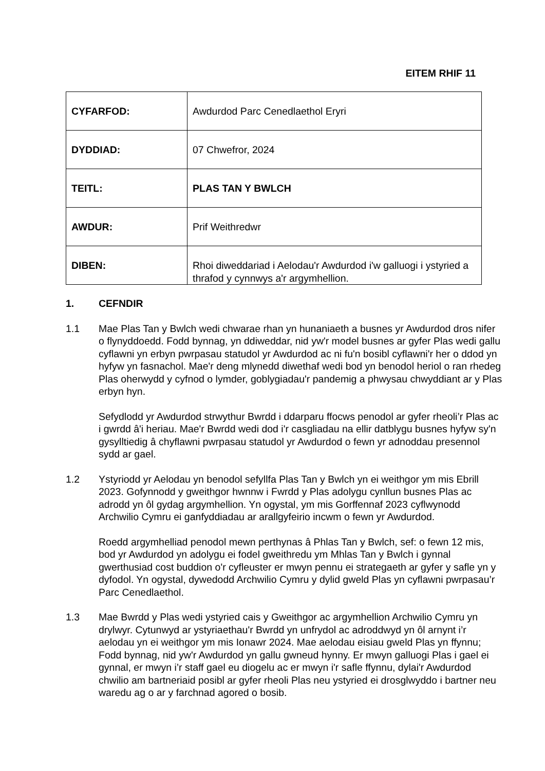EITEM RHIF 11
| CYFARFOD: | Awdurdod Parc Cenedlaethol Eryri |
| DYDDIAD: | 07 Chwefror, 2024 |
| TEITL: | PLAS TAN Y BWLCH |
| AWDUR: | Prif Weithredwr |
| DIBEN: | Rhoi diweddariad i Aelodau'r Awdurdod i'w galluogi i ystyried a thrafod y cynnwys a'r argymhellion. |
1. CEFNDIR
1.1 Mae Plas Tan y Bwlch wedi chwarae rhan yn hunaniaeth a busnes yr Awdurdod dros nifer o flynyddoedd. Fodd bynnag, yn ddiweddar, nid yw'r model busnes ar gyfer Plas wedi gallu cyflawni yn erbyn pwrpasau statudol yr Awdurdod ac ni fu'n bosibl cyflawni'r her o ddod yn hyfyw yn fasnachol. Mae'r deng mlynedd diwethaf wedi bod yn benodol heriol o ran rhedeg Plas oherwydd y cyfnod o lymder, goblygiadau'r pandemig a phwysau chwyddiant ar y Plas erbyn hyn.
Sefydlodd yr Awdurdod strwythur Bwrdd i ddarparu ffocws penodol ar gyfer rheoli’r Plas ac i gwrdd â'i heriau. Mae'r Bwrdd wedi dod i'r casgliadau na ellir datblygu busnes hyfyw sy'n gysylltiedig â chyflawni pwrpasau statudol yr Awdurdod o fewn yr adnoddau presennol sydd ar gael.
1.2 Ystyriodd yr Aelodau yn benodol sefyllfa Plas Tan y Bwlch yn ei weithgor ym mis Ebrill 2023. Gofynnodd y gweithgor hwnnw i Fwrdd y Plas adolygu cynllun busnes Plas ac adrodd yn ôl gydag argymhellion. Yn ogystal, ym mis Gorffennaf 2023 cyflwynodd Archwilio Cymru ei ganfyddiadau ar arallgyfeirio incwm o fewn yr Awdurdod.
Roedd argymhelliad penodol mewn perthynas â Phlas Tan y Bwlch, sef: o fewn 12 mis, bod yr Awdurdod yn adolygu ei fodel gweithredu ym Mhlas Tan y Bwlch i gynnal gwerthusiad cost buddion o'r cyfleuster er mwyn pennu ei strategaeth ar gyfer y safle yn y dyfodol. Yn ogystal, dywedodd Archwilio Cymru y dylid gweld Plas yn cyflawni pwrpasau’r Parc Cenedlaethol.
1.3 Mae Bwrdd y Plas wedi ystyried cais y Gweithgor ac argymhellion Archwilio Cymru yn drylwyr. Cytunwyd ar ystyriaethau'r Bwrdd yn unfrydol ac adroddwyd yn ôl arnynt i’r aelodau yn ei weithgor ym mis Ionawr 2024. Mae aelodau eisiau gweld Plas yn ffynnu; Fodd bynnag, nid yw'r Awdurdod yn gallu gwneud hynny. Er mwyn galluogi Plas i gael ei gynnal, er mwyn i’r staff gael eu diogelu ac er mwyn i'r safle ffynnu, dylai'r Awdurdod chwilio am bartneriaid posibl ar gyfer rheoli Plas neu ystyried ei drosglwyddo i bartner neu waredu ag o ar y farchnad agored o bosib.